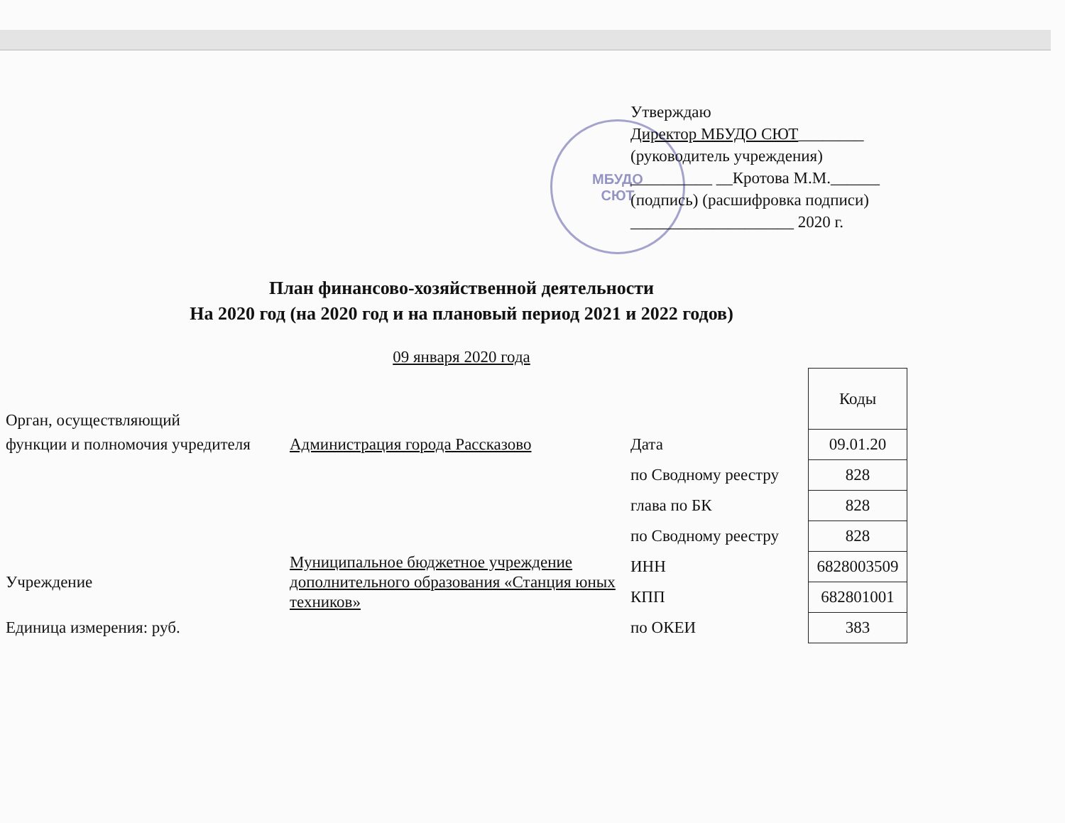МБУДО
СЮТ
Утверждаю
Директор МБУДО СЮТ________
(руководитель учреждения)
__________ __Кротова М.М.______
(подпись) (расшифровка подписи)
____________________ 2020 г.
План финансово-хозяйственной деятельности
На 2020 год (на 2020 год и на плановый период 2021 и 2022 годов)
09 января 2020 года
| Орган, осуществляющий | | | Коды |
| функции и полномочия учредителя | Администрация города Рассказово | Дата | 09.01.20 |
| | | по Сводному реестру | 828 |
| | | глава по БК | 828 |
| | | по Сводному реестру | 828 |
| Учреждение | Муниципальное бюджетное учреждение дополнительного образования «Станция юных техников» | ИНН | 6828003509 |
| | | КПП | 682801001 |
| Единица измерения: руб. | | по ОКЕИ | 383 |